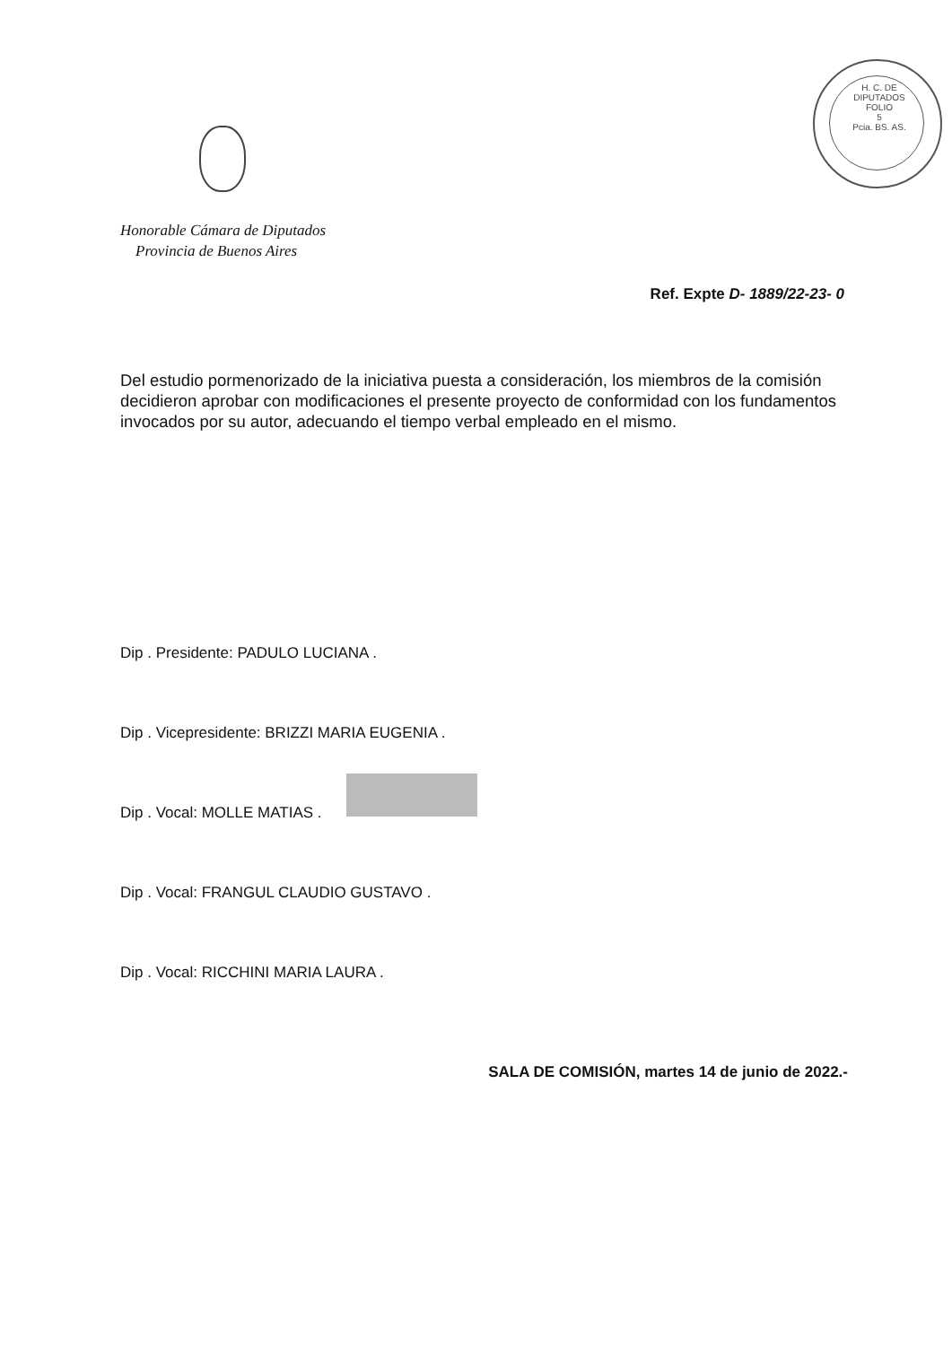H. C. DE DIPUTADOS
FOLIO
5
Pcia. BS. AS.
Honorable Cámara de Diputados
Provincia de Buenos Aires
Ref. Expte D- 1889/22-23- 0
Del estudio pormenorizado de la iniciativa puesta a consideración, los miembros de la comisión decidieron aprobar con modificaciones el presente proyecto de conformidad con los fundamentos invocados por su autor, adecuando el tiempo verbal empleado en el mismo.
Dip . Presidente: PADULO LUCIANA .
Dip . Vicepresidente: BRIZZI MARIA EUGENIA .
Dip . Vocal: MOLLE MATIAS .
Dip . Vocal: FRANGUL CLAUDIO GUSTAVO .
Dip . Vocal: RICCHINI MARIA LAURA .
SALA DE COMISIÓN, martes 14 de junio de 2022.-